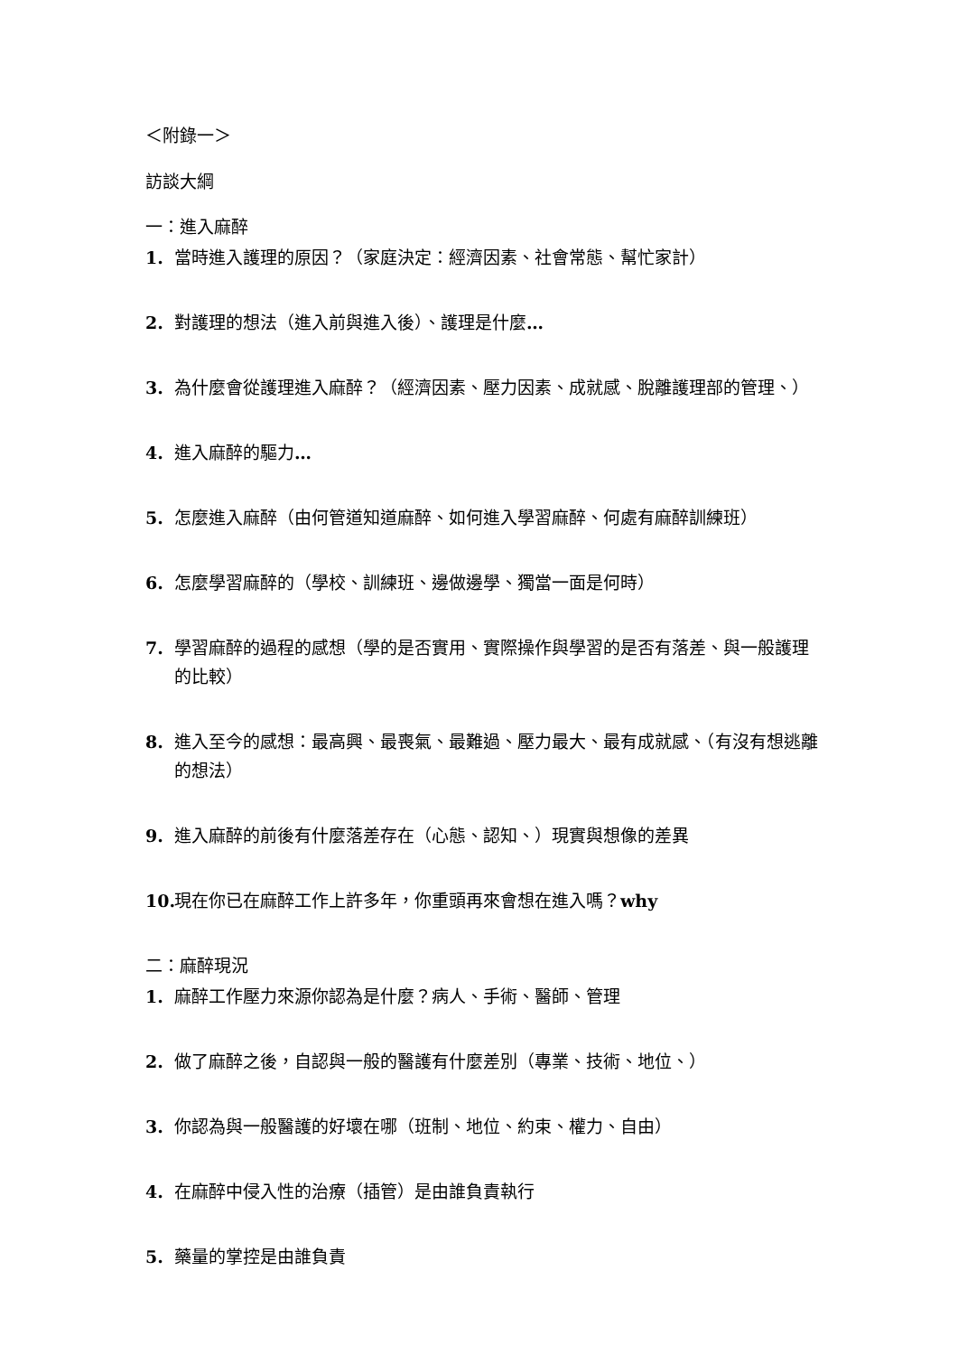＜附錄一＞
訪談大綱
一：進入麻醉
1. 當時進入護理的原因？（家庭決定：經濟因素、社會常態、幫忙家計）
2. 對護理的想法（進入前與進入後）、護理是什麼…
3. 為什麼會從護理進入麻醉？（經濟因素、壓力因素、成就感、脫離護理部的管理、）
4. 進入麻醉的驅力…
5. 怎麼進入麻醉（由何管道知道麻醉、如何進入學習麻醉、何處有麻醉訓練班）
6. 怎麼學習麻醉的（學校、訓練班、邊做邊學、獨當一面是何時）
7. 學習麻醉的過程的感想（學的是否實用、實際操作與學習的是否有落差、與一般護理的比較）
8. 進入至今的感想：最高興、最喪氣、最難過、壓力最大、最有成就感、（有沒有想逃離的想法）
9. 進入麻醉的前後有什麼落差存在（心態、認知、）現實與想像的差異
10. 現在你已在麻醉工作上許多年，你重頭再來會想在進入嗎？why
二：麻醉現況
1. 麻醉工作壓力來源你認為是什麼？病人、手術、醫師、管理
2. 做了麻醉之後，自認與一般的醫護有什麼差別（專業、技術、地位、）
3. 你認為與一般醫護的好壞在哪（班制、地位、約束、權力、自由）
4. 在麻醉中侵入性的治療（插管）是由誰負責執行
5. 藥量的掌控是由誰負責